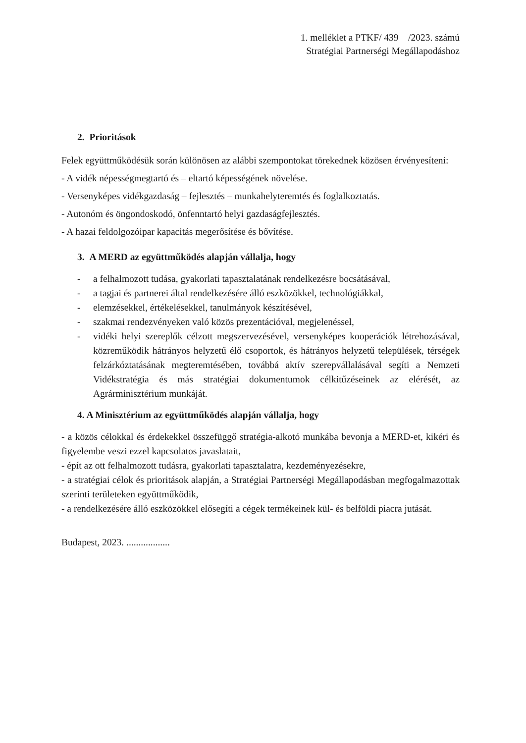1. melléklet a PTKF/ 439 /2023. számú
Stratégiai Partnerségi Megállapodáshoz
2. Prioritások
Felek együttműködésük során különösen az alábbi szempontokat törekednek közösen érvényesíteni:
- A vidék népességmegtartó és – eltartó képességének növelése.
- Versenyképes vidékgazdaság – fejlesztés – munkahelyteremtés és foglalkoztatás.
- Autonóm és öngondoskodó, önfenntartó helyi gazdaságfejlesztés.
- A hazai feldolgozóipar kapacitás megerősítése és bővítése.
3. A MERD az együttműködés alapján vállalja, hogy
- a felhalmozott tudása, gyakorlati tapasztalatának rendelkezésre bocsátásával,
- a tagjai és partnerei által rendelkezésére álló eszközökkel, technológiákkal,
- elemzésekkel, értékelésekkel, tanulmányok készítésével,
- szakmai rendezvényeken való közös prezentációval, megjelenéssel,
- vidéki helyi szereplők célzott megszervezésével, versenyképes kooperációk létrehozásával, közreműködik hátrányos helyzetű élő csoportok, és hátrányos helyzetű települések, térségek felzárkóztatásának megteremtésében, továbbá aktív szerepvállalásával segíti a Nemzeti Vidékstratégia és más stratégiai dokumentumok célkitűzéseinek az elérését, az Agrárminisztérium munkáját.
4. A Minisztérium az együttműködés alapján vállalja, hogy
- a közös célokkal és érdekekkel összefüggő stratégia-alkotó munkába bevonja a MERD-et, kikéri és figyelembe veszi ezzel kapcsolatos javaslatait,
- épít az ott felhalmozott tudásra, gyakorlati tapasztalatra, kezdeményezésekre,
- a stratégiai célok és prioritások alapján, a Stratégiai Partnerségi Megállapodásban megfogalmazottak szerinti területeken együttműködik,
- a rendelkezésére álló eszközökkel elősegíti a cégek termékeinek kül- és belföldi piacra jutását.
Budapest, 2023. ..................